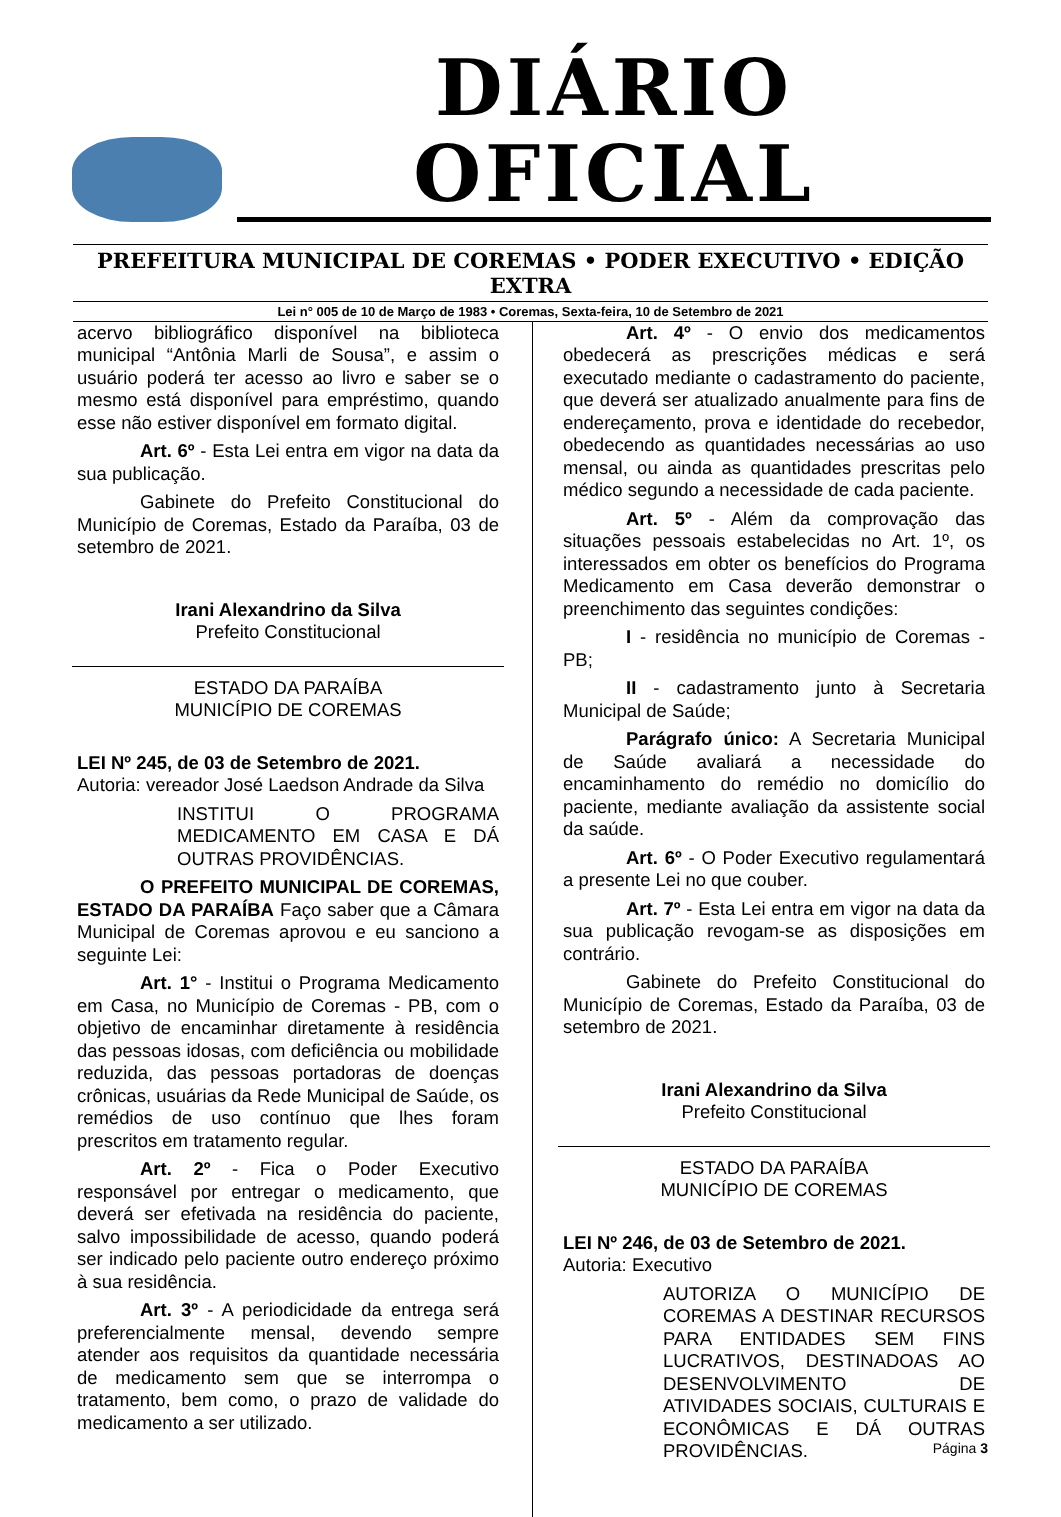DIÁRIO OFICIAL
PREFEITURA MUNICIPAL DE COREMAS • PODER EXECUTIVO • EDIÇÃO EXTRA
Lei n° 005 de 10 de Março de 1983 • Coremas, Sexta-feira, 10 de Setembro de 2021
acervo bibliográfico disponível na biblioteca municipal “Antônia Marli de Sousa”, e assim o usuário poderá ter acesso ao livro e saber se o mesmo está disponível para empréstimo, quando esse não estiver disponível em formato digital.
Art. 6º - Esta Lei entra em vigor na data da sua publicação.
Gabinete do Prefeito Constitucional do Município de Coremas, Estado da Paraíba, 03 de setembro de 2021.
Irani Alexandrino da Silva
Prefeito Constitucional
ESTADO DA PARAÍBA
MUNICÍPIO DE COREMAS
LEI Nº 245, de 03 de Setembro de 2021.
Autoria: vereador José Laedson Andrade da Silva
INSTITUI O PROGRAMA MEDICAMENTO EM CASA E DÁ OUTRAS PROVIDÊNCIAS.
O PREFEITO MUNICIPAL DE COREMAS, ESTADO DA PARAÍBA Faço saber que a Câmara Municipal de Coremas aprovou e eu sanciono a seguinte Lei:
Art. 1° - Institui o Programa Medicamento em Casa, no Município de Coremas - PB, com o objetivo de encaminhar diretamente à residência das pessoas idosas, com deficiência ou mobilidade reduzida, das pessoas portadoras de doenças crônicas, usuárias da Rede Municipal de Saúde, os remédios de uso contínuo que lhes foram prescritos em tratamento regular.
Art. 2º - Fica o Poder Executivo responsável por entregar o medicamento, que deverá ser efetivada na residência do paciente, salvo impossibilidade de acesso, quando poderá ser indicado pelo paciente outro endereço próximo à sua residência.
Art. 3º - A periodicidade da entrega será preferencialmente mensal, devendo sempre atender aos requisitos da quantidade necessária de medicamento sem que se interrompa o tratamento, bem como, o prazo de validade do medicamento a ser utilizado.
Art. 4º - O envio dos medicamentos obedecerá as prescrições médicas e será executado mediante o cadastramento do paciente, que deverá ser atualizado anualmente para fins de endereçamento, prova e identidade do recebedor, obedecendo as quantidades necessárias ao uso mensal, ou ainda as quantidades prescritas pelo médico segundo a necessidade de cada paciente.
Art. 5º - Além da comprovação das situações pessoais estabelecidas no Art. 1º, os interessados em obter os benefícios do Programa Medicamento em Casa deverão demonstrar o preenchimento das seguintes condições:
I - residência no município de Coremas - PB;
II - cadastramento junto à Secretaria Municipal de Saúde;
Parágrafo único: A Secretaria Municipal de Saúde avaliará a necessidade do encaminhamento do remédio no domicílio do paciente, mediante avaliação da assistente social da saúde.
Art. 6º - O Poder Executivo regulamentará a presente Lei no que couber.
Art. 7º - Esta Lei entra em vigor na data da sua publicação revogam-se as disposições em contrário.
Gabinete do Prefeito Constitucional do Município de Coremas, Estado da Paraíba, 03 de setembro de 2021.
Irani Alexandrino da Silva
Prefeito Constitucional
ESTADO DA PARAÍBA
MUNICÍPIO DE COREMAS
LEI Nº 246, de 03 de Setembro de 2021.
Autoria: Executivo
AUTORIZA O MUNICÍPIO DE COREMAS A DESTINAR RECURSOS PARA ENTIDADES SEM FINS LUCRATIVOS, DESTINADOAS AO DESENVOLVIMENTO DE ATIVIDADES SOCIAIS, CULTURAIS E ECONÔMICAS E DÁ OUTRAS PROVIDÊNCIAS.
Página 3